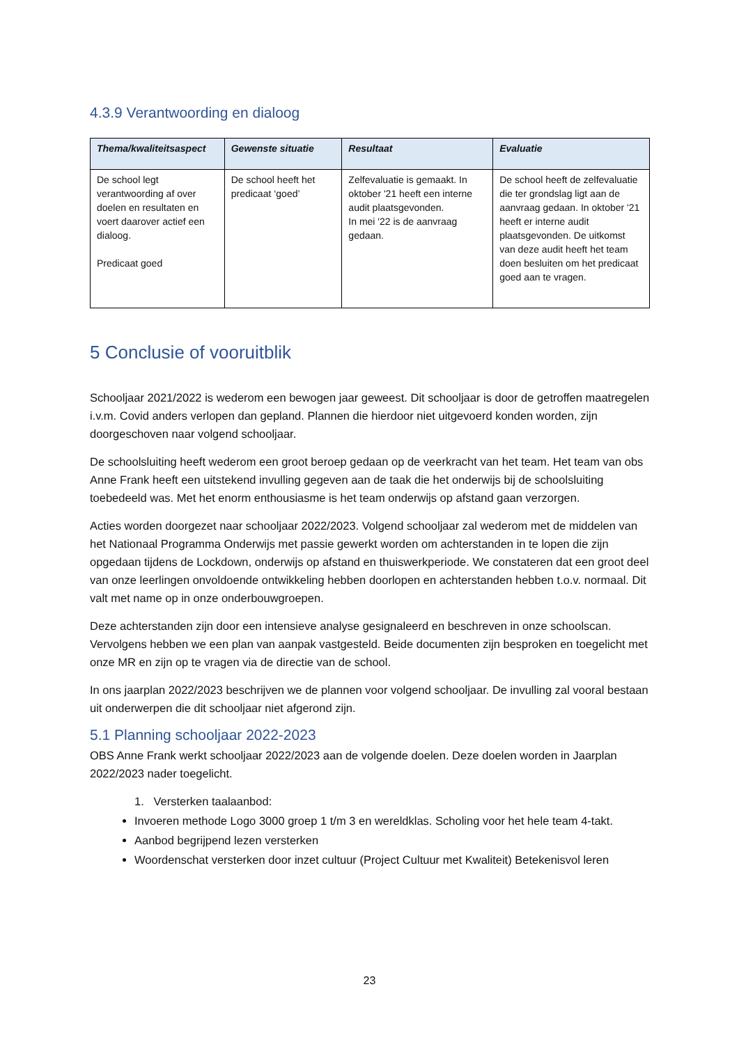4.3.9 Verantwoording en dialoog
| Thema/kwaliteitsaspect | Gewenste situatie | Resultaat | Evaluatie |
| --- | --- | --- | --- |
| De school legt verantwoording af over doelen en resultaten en voert daarover actief een dialoog. Predicaat goed | De school heeft het predicaat ‘goed’ | Zelfevaluatie is gemaakt. In oktober '21 heeft een interne audit plaatsgevonden. In mei '22 is de aanvraag gedaan. | De school heeft de zelfevaluatie die ter grondslag ligt aan de aanvraag gedaan. In oktober '21 heeft er interne audit plaatsgevonden. De uitkomst van deze audit heeft het team doen besluiten om het predicaat goed aan te vragen. |
5 Conclusie of vooruitblik
Schooljaar 2021/2022 is wederom een bewogen jaar geweest. Dit schooljaar is door de getroffen maatregelen i.v.m. Covid anders verlopen dan gepland. Plannen die hierdoor niet uitgevoerd konden worden, zijn doorgeschoven naar volgend schooljaar.
De schoolsluiting heeft wederom een groot beroep gedaan op de veerkracht van het team. Het team van obs Anne Frank heeft een uitstekend invulling gegeven aan de taak die het onderwijs bij de schoolsluiting toebedeeld was. Met het enorm enthousiasme is het team onderwijs op afstand gaan verzorgen.
Acties worden doorgezet naar schooljaar 2022/2023. Volgend schooljaar zal wederom met de middelen van het Nationaal Programma Onderwijs met passie gewerkt worden om achterstanden in te lopen die zijn opgedaan tijdens de Lockdown, onderwijs op afstand en thuiswerkperiode. We constateren dat een groot deel van onze leerlingen onvoldoende ontwikkeling hebben doorlopen en achterstanden hebben t.o.v. normaal. Dit valt met name op in onze onderbouwgroepen.
Deze achterstanden zijn door een intensieve analyse gesignaleerd en beschreven in onze schoolscan. Vervolgens hebben we een plan van aanpak vastgesteld. Beide documenten zijn besproken en toegelicht met onze MR en zijn op te vragen via de directie van de school.
In ons jaarplan 2022/2023 beschrijven we de plannen voor volgend schooljaar. De invulling zal vooral bestaan uit onderwerpen die dit schooljaar niet afgerond zijn.
5.1 Planning schooljaar 2022-2023
OBS Anne Frank werkt schooljaar 2022/2023 aan de volgende doelen. Deze doelen worden in Jaarplan 2022/2023 nader toegelicht.
1. Versterken taalaanbod:
Invoeren methode Logo 3000 groep 1 t/m 3 en wereldklas. Scholing voor het hele team 4-takt.
Aanbod begrijpend lezen versterken
Woordenschat versterken door inzet cultuur (Project Cultuur met Kwaliteit) Betekenisvol leren
23